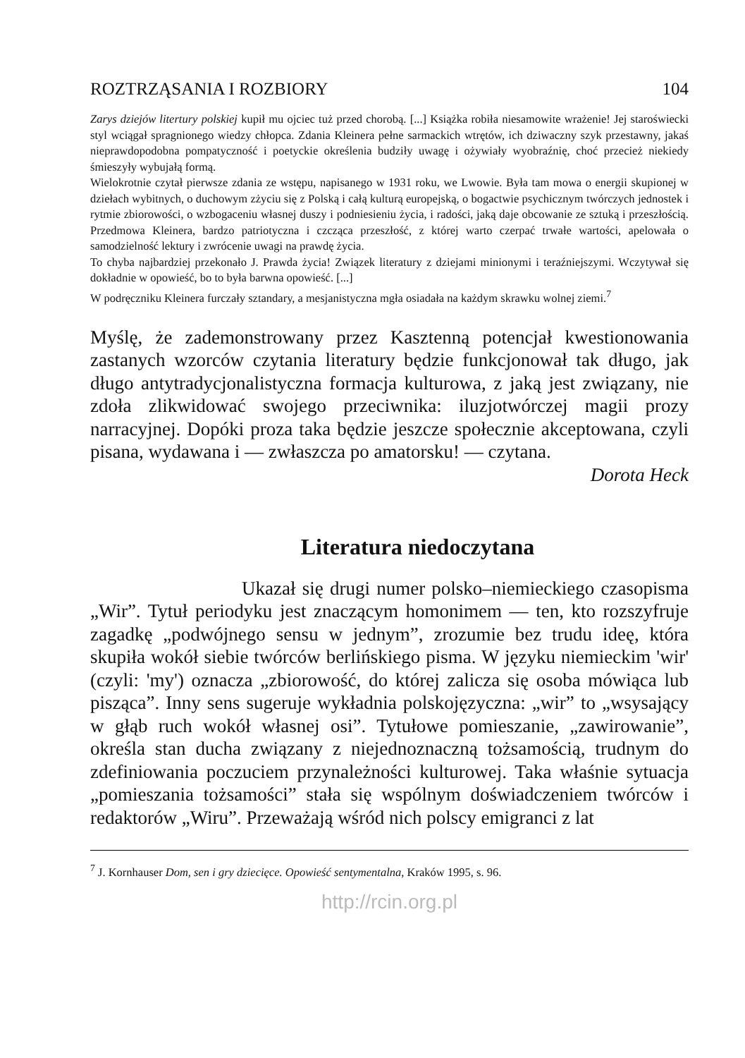ROZTRZĄSANIA I ROZBIORY 104
Zarys dziejów litertury polskiej kupił mu ojciec tuż przed chorobą. [...] Książka robiła niesamowite wrażenie! Jej staroświecki styl wciągał spragnionego wiedzy chłopca. Zdania Kleinera pełne sarmackich wtrętów, ich dziwaczny szyk przestawny, jakaś nieprawdopodobna pompatyczność i poetyckie określenia budziły uwagę i ożywiały wyobraźnię, choć przecież niekiedy śmieszyły wybujałą formą.
Wielokrotnie czytał pierwsze zdania ze wstępu, napisanego w 1931 roku, we Lwowie. Była tam mowa o energii skupionej w dziełach wybitnych, o duchowym zżyciu się z Polską i całą kulturą europejską, o bogactwie psychicznym twórczych jednostek i rytmie zbiorowości, o wzbogaceniu własnej duszy i podniesieniu życia, i radości, jaką daje obcowanie ze sztuką i przeszłością. Przedmowa Kleinera, bardzo patriotyczna i czcząca przeszłość, z której warto czerpać trwałe wartości, apelowała o samodzielność lektury i zwrócenie uwagi na prawdę życia.
To chyba najbardziej przekonało J. Prawda życia! Związek literatury z dziejami minionymi i teraźniejszymi. Wczytywał się dokładnie w opowieść, bo to była barwna opowieść. [...]
W podręczniku Kleinera furczały sztandary, a mesjanistyczna mgła osiadała na każdym skrawku wolnej ziemi.<sup>7</sup>
Myślę, że zademonstrowany przez Kasztenną potencjał kwestionowania zastanych wzorców czytania literatury będzie funkcjonował tak długo, jak długo antytradycjonalistyczna formacja kulturowa, z jaką jest związany, nie zdoła zlikwidować swojego przeciwnika: iluzjotwórczej magii prozy narracyjnej. Dopóki proza taka będzie jeszcze społecznie akceptowana, czyli pisana, wydawana i — zwłaszcza po amatorsku! — czytana.
Dorota Heck
Literatura niedoczytana
Ukazał się drugi numer polsko–niemieckiego czasopisma „Wir”. Tytuł periodyku jest znaczącym homonimem — ten, kto rozszyfruje zagadkę „podwójnego sensu w jednym”, zrozumie bez trudu ideę, która skupiła wokół siebie twórców berlińskiego pisma. W języku niemieckim 'wir' (czyli: 'my') oznacza „zbiorowość, do której zalicza się osoba mówiąca lub pisząca”. Inny sens sugeruje wykładnia polskojęzyczna: „wir” to „wsysający w głąb ruch wokół własnej osi”. Tytułowe pomieszanie, „zawirowanie”, określa stan ducha związany z niejednoznaczną tożsamością, trudnym do zdefiniowania poczuciem przynależności kulturowej. Taka właśnie sytuacja „pomieszania tożsamości” stała się wspólnym doświadczeniem twórców i redaktorów „Wiru”. Przeważają wśród nich polscy emigranci z lat
<sup>7</sup> J. Kornhauser Dom, sen i gry dziecięce. Opowieść sentymentalna, Kraków 1995, s. 96.
http://rcin.org.pl